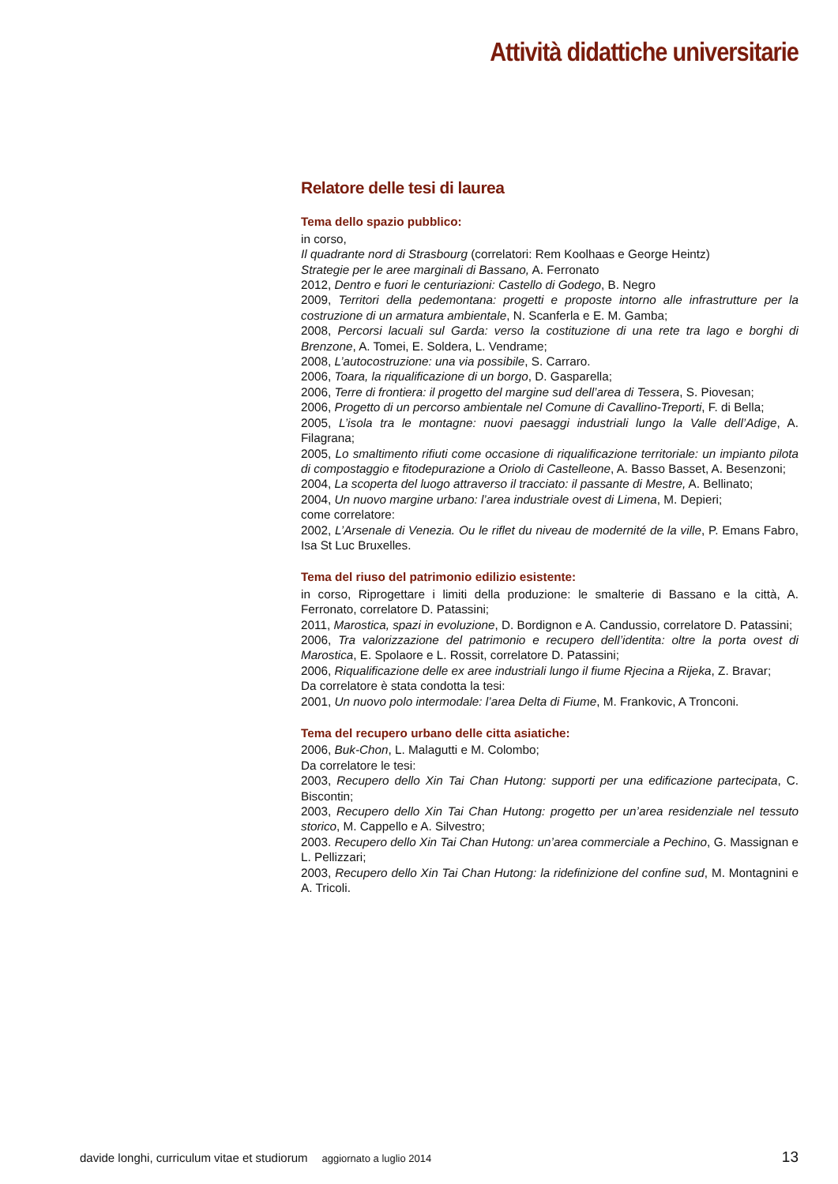Attività didattiche universitarie
Relatore delle tesi di laurea
Tema dello spazio pubblico:
in corso,
Il quadrante nord di Strasbourg (correlatori: Rem Koolhaas e George Heintz)
Strategie per le aree marginali di Bassano, A. Ferronato
2012, Dentro e fuori le centuriazioni: Castello di Godego, B. Negro
2009, Territori della pedemontana: progetti e proposte intorno alle infrastrutture per la costruzione di un armatura ambientale, N. Scanferla e E. M. Gamba;
2008, Percorsi lacuali sul Garda: verso la costituzione di una rete tra lago e borghi di Brenzone, A. Tomei, E. Soldera, L. Vendrame;
2008, L’autocostruzione: una via possibile, S. Carraro.
2006, Toara, la riqualificazione di un borgo, D. Gasparella;
2006, Terre di frontiera: il progetto del margine sud dell’area di Tessera, S. Piovesan;
2006, Progetto di un percorso ambientale nel Comune di Cavallino-Treporti, F. di Bella;
2005, L’isola tra le montagne: nuovi paesaggi industriali lungo la Valle dell’Adige, A. Filagrana;
2005, Lo smaltimento rifiuti come occasione di riqualificazione territoriale: un impianto pilota di compostaggio e fitodepurazione a Oriolo di Castelleone, A. Basso Basset, A. Besenzoni;
2004, La scoperta del luogo attraverso il tracciato: il passante di Mestre, A. Bellinato;
2004, Un nuovo margine urbano: l’area industriale ovest di Limena, M. Depieri;
come correlatore:
2002, L’Arsenale di Venezia. Ou le riflet du niveau de modernité de la ville, P. Emans Fabro, Isa St Luc Bruxelles.
Tema del riuso del patrimonio edilizio esistente:
in corso, Riprogettare i limiti della produzione: le smalterie di Bassano e la città, A. Ferronato, correlatore D. Patassini;
2011, Marostica, spazi in evoluzione, D. Bordignon e A. Candussio, correlatore D. Patassini;
2006, Tra valorizzazione del patrimonio e recupero dell’identita: oltre la porta ovest di Marostica, E. Spolaore e L. Rossit, correlatore D. Patassini;
2006, Riqualificazione delle ex aree industriali lungo il fiume Rjecina a Rijeka, Z. Bravar;
Da correlatore è stata condotta la tesi:
2001, Un nuovo polo intermodale: l’area Delta di Fiume, M. Frankovic, A Tronconi.
Tema del recupero urbano delle citta asiatiche:
2006, Buk-Chon, L. Malagutti e M. Colombo;
Da correlatore le tesi:
2003, Recupero dello Xin Tai Chan Hutong: supporti per una edificazione partecipata, C. Biscontin;
2003, Recupero dello Xin Tai Chan Hutong: progetto per un’area residenziale nel tessuto storico, M. Cappello e A. Silvestro;
2003. Recupero dello Xin Tai Chan Hutong: un’area commerciale a Pechino, G. Massignan e L. Pellizzari;
2003, Recupero dello Xin Tai Chan Hutong: la ridefinizione del confine sud, M. Montagnini e A. Tricoli.
davide longhi, curriculum vitae et studiorum aggiornato a luglio 2014 13